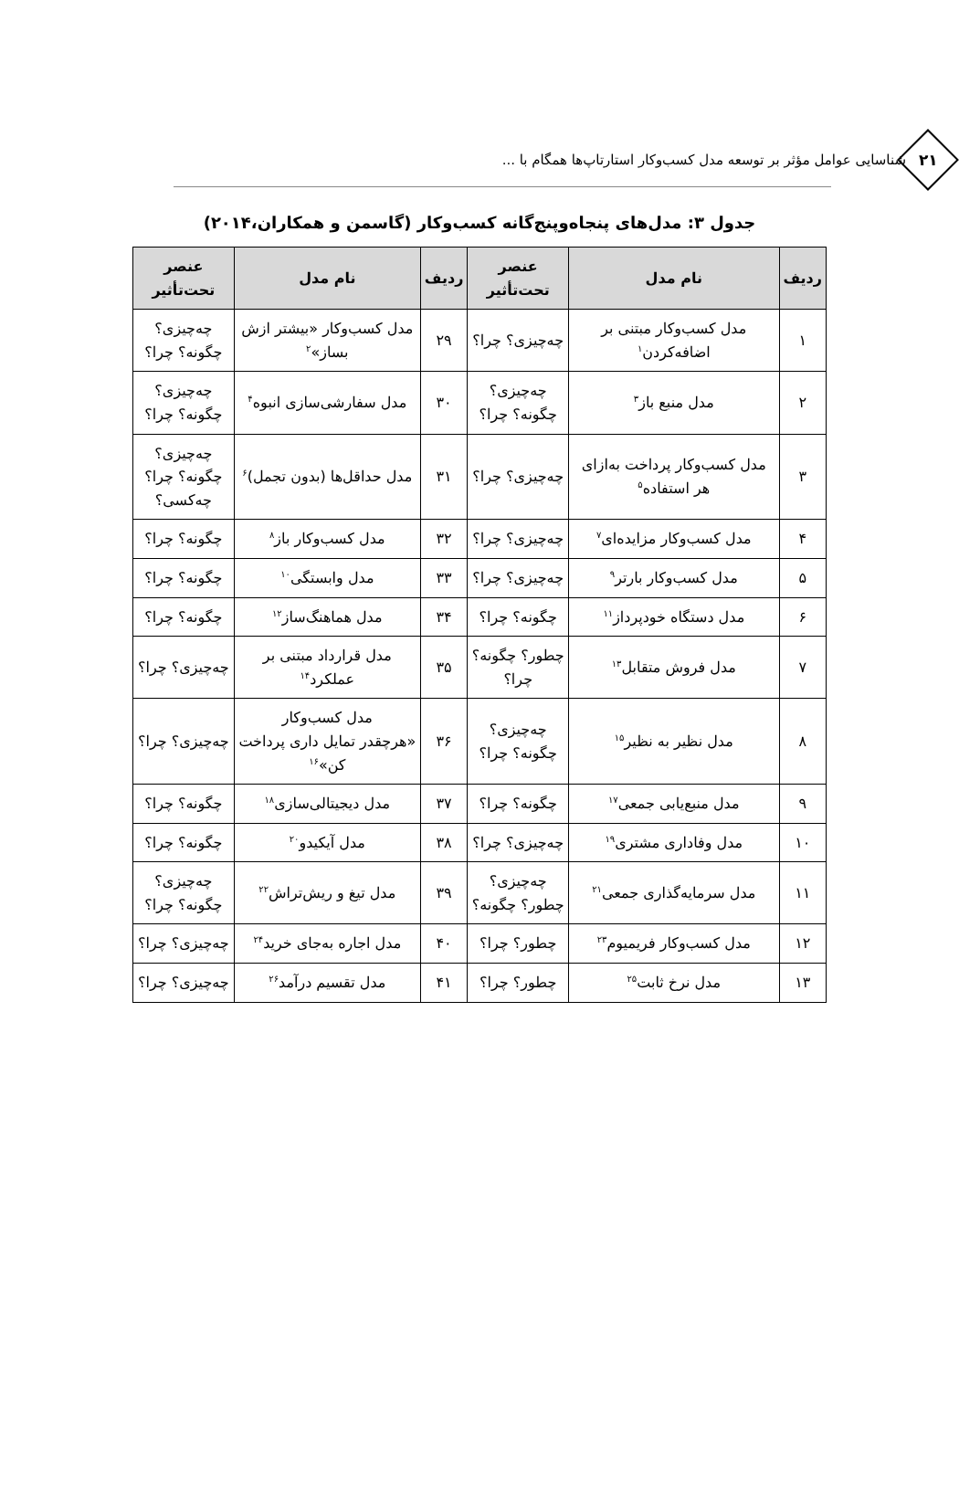شناسایی عوامل مؤثر بر توسعه مدل کسب‌وکار استارتاپ‌ها همگام با ...
۲۱
جدول ۳: مدل‌های پنجاه‌وپنج‌گانه کسب‌وکار (گاسمن و همکاران،۲۰۱۴)
| ردیف | نام مدل | عنصر تحت‌تأثیر | ردیف | نام مدل | عنصر تحت‌تأثیر |
| --- | --- | --- | --- | --- | --- |
| ۱ | مدل کسب‌وکار مبتنی بر اضافه‌کردن<sup>۱</sup> | چه‌چیزی؟ چرا؟ | ۲۹ | مدل کسب‌وکار «بیشتر ازش بساز»<sup>۲</sup> | چه‌چیزی؟ چگونه؟ چرا؟ |
| ۲ | مدل منبع باز<sup>۳</sup> | چه‌چیزی؟ چگونه؟ چرا؟ | ۳۰ | مدل سفارشی‌سازی انبوه<sup>۴</sup> | چه‌چیزی؟ چگونه؟ چرا؟ |
| ۳ | مدل کسب‌وکار پرداخت به‌ازای هر استفاده<sup>۵</sup> | چه‌چیزی؟ چرا؟ | ۳۱ | مدل حداقل‌ها (بدون تجمل)<sup>۶</sup> | چه‌چیزی؟ چگونه؟ چرا؟ چه‌کسی؟ |
| ۴ | مدل کسب‌وکار مزایده‌ای<sup>۷</sup> | چه‌چیزی؟ چرا؟ | ۳۲ | مدل کسب‌وکار باز<sup>۸</sup> | چگونه؟ چرا؟ |
| ۵ | مدل کسب‌وکار بارتر<sup>۹</sup> | چه‌چیزی؟ چرا؟ | ۳۳ | مدل وابستگی<sup>۱۰</sup> | چگونه؟ چرا؟ |
| ۶ | مدل دستگاه خودپرداز<sup>۱۱</sup> | چگونه؟ چرا؟ | ۳۴ | مدل هماهنگ‌ساز<sup>۱۲</sup> | چگونه؟ چرا؟ |
| ۷ | مدل فروش متقابل<sup>۱۳</sup> | چطور؟ چگونه؟ چرا؟ | ۳۵ | مدل قرارداد مبتنی بر عملکرد<sup>۱۴</sup> | چه‌چیزی؟ چرا؟ |
| ۸ | مدل نظیر به نظیر<sup>۱۵</sup> | چه‌چیزی؟ چگونه؟ چرا؟ | ۳۶ | مدل کسب‌وکار «هرچقدر تمایل داری پرداخت کن»<sup>۱۶</sup> | چه‌چیزی؟ چرا؟ |
| ۹ | مدل منبع‌یابی جمعی<sup>۱۷</sup> | چگونه؟ چرا؟ | ۳۷ | مدل دیجیتالی‌سازی<sup>۱۸</sup> | چگونه؟ چرا؟ |
| ۱۰ | مدل وفاداری مشتری<sup>۱۹</sup> | چه‌چیزی؟ چرا؟ | ۳۸ | مدل آیکیدو<sup>۲۰</sup> | چگونه؟ چرا؟ |
| ۱۱ | مدل سرمایه‌گذاری جمعی<sup>۲۱</sup> | چه‌چیزی؟ چطور؟ چگونه؟ | ۳۹ | مدل تیغ و ریش‌تراش<sup>۲۲</sup> | چه‌چیزی؟ چگونه؟ چرا؟ |
| ۱۲ | مدل کسب‌وکار فریمیوم<sup>۲۳</sup> | چطور؟ چرا؟ | ۴۰ | مدل اجاره به‌جای خرید<sup>۲۴</sup> | چه‌چیزی؟ چرا؟ |
| ۱۳ | مدل نرخ ثابت<sup>۲۵</sup> | چطور؟ چرا؟ | ۴۱ | مدل تقسیم درآمد<sup>۲۶</sup> | چه‌چیزی؟ چرا؟ |